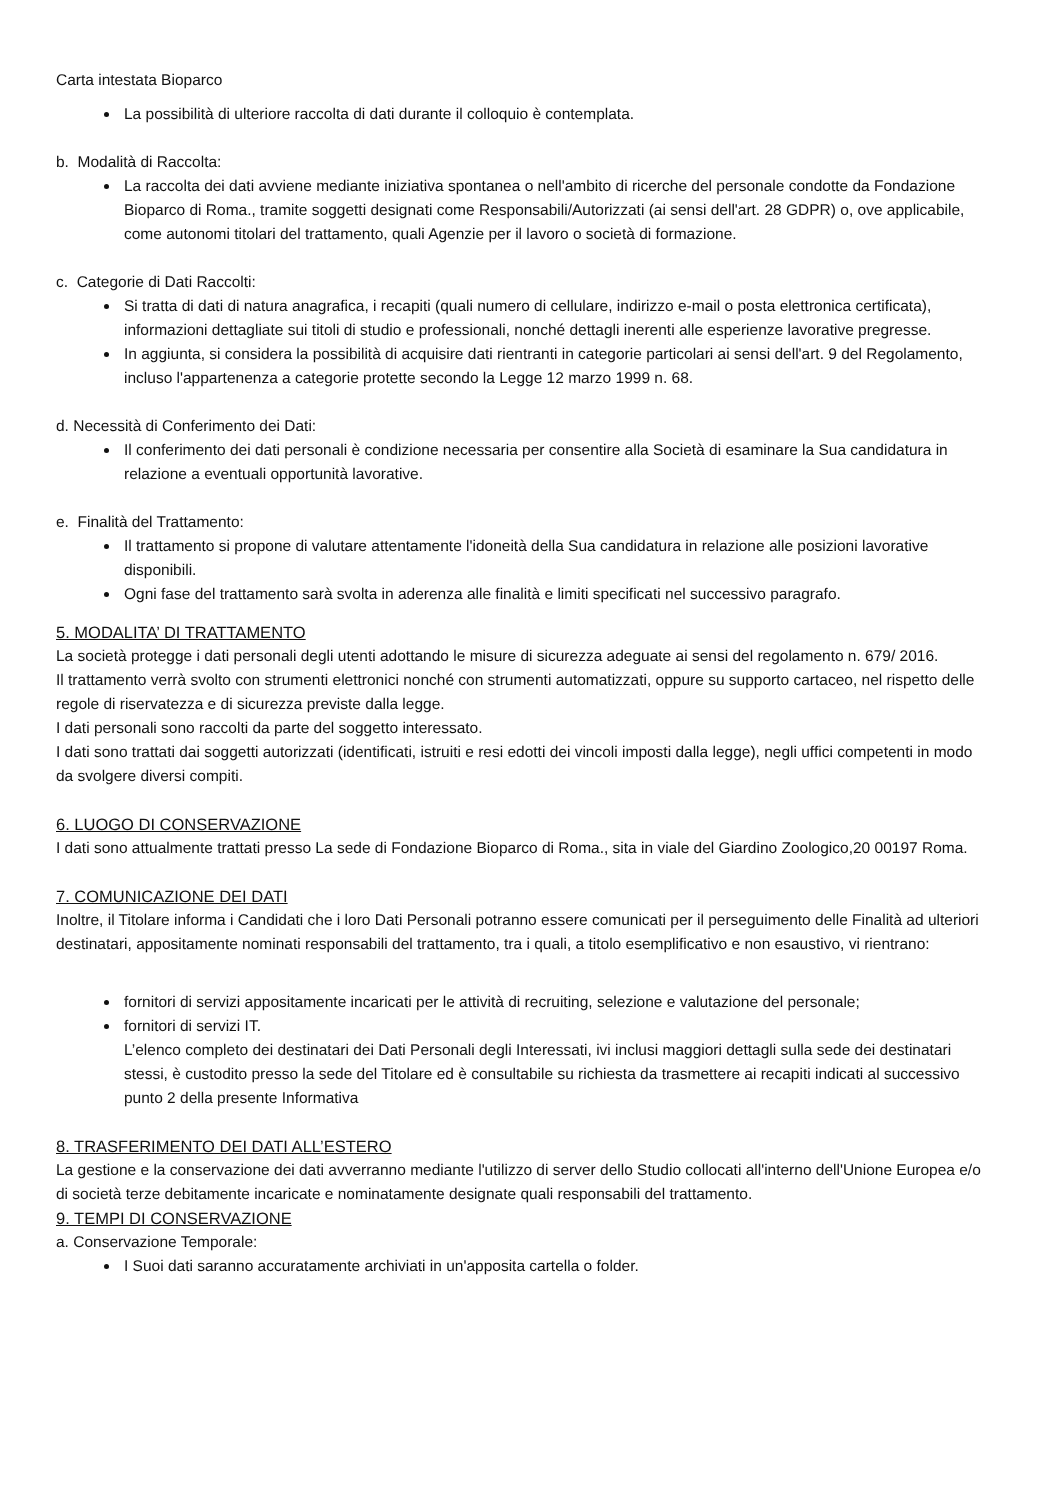Carta intestata Bioparco
La possibilità di ulteriore raccolta di dati durante il colloquio è contemplata.
b. Modalità di Raccolta:
La raccolta dei dati avviene mediante iniziativa spontanea o nell'ambito di ricerche del personale condotte da Fondazione Bioparco di Roma., tramite soggetti designati come Responsabili/Autorizzati (ai sensi dell'art. 28 GDPR) o, ove applicabile, come autonomi titolari del trattamento, quali Agenzie per il lavoro o società di formazione.
c. Categorie di Dati Raccolti:
Si tratta di dati di natura anagrafica, i recapiti (quali numero di cellulare, indirizzo e-mail o posta elettronica certificata), informazioni dettagliate sui titoli di studio e professionali, nonché dettagli inerenti alle esperienze lavorative pregresse.
In aggiunta, si considera la possibilità di acquisire dati rientranti in categorie particolari ai sensi dell'art. 9 del Regolamento, incluso l'appartenenza a categorie protette secondo la Legge 12 marzo 1999 n. 68.
d. Necessità di Conferimento dei Dati:
Il conferimento dei dati personali è condizione necessaria per consentire alla Società di esaminare la Sua candidatura in relazione a eventuali opportunità lavorative.
e. Finalità del Trattamento:
Il trattamento si propone di valutare attentamente l'idoneità della Sua candidatura in relazione alle posizioni lavorative disponibili.
Ogni fase del trattamento sarà svolta in aderenza alle finalità e limiti specificati nel successivo paragrafo.
5. MODALITA’ DI TRATTAMENTO
La società protegge i dati personali degli utenti adottando le misure di sicurezza adeguate ai sensi del regolamento n. 679/ 2016.
Il trattamento verrà svolto con strumenti elettronici nonché con strumenti automatizzati, oppure su supporto cartaceo, nel rispetto delle regole di riservatezza e di sicurezza previste dalla legge.
I dati personali sono raccolti da parte del soggetto interessato.
I dati sono trattati dai soggetti autorizzati (identificati, istruiti e resi edotti dei vincoli imposti dalla legge), negli uffici competenti in modo da svolgere diversi compiti.
6. LUOGO DI CONSERVAZIONE
I dati sono attualmente trattati presso La sede di Fondazione Bioparco di Roma., sita in viale del Giardino Zoologico,20 00197 Roma.
7. COMUNICAZIONE DEI DATI
Inoltre, il Titolare informa i Candidati che i loro Dati Personali potranno essere comunicati per il perseguimento delle Finalità ad ulteriori destinatari, appositamente nominati responsabili del trattamento, tra i quali, a titolo esemplificativo e non esaustivo, vi rientrano:
fornitori di servizi appositamente incaricati per le attività di recruiting, selezione e valutazione del personale;
fornitori di servizi IT.
L’elenco completo dei destinatari dei Dati Personali degli Interessati, ivi inclusi maggiori dettagli sulla sede dei destinatari stessi, è custodito presso la sede del Titolare ed è consultabile su richiesta da trasmettere ai recapiti indicati al successivo punto 2 della presente Informativa
8. TRASFERIMENTO DEI DATI ALL’ESTERO
La gestione e la conservazione dei dati avverranno mediante l'utilizzo di server dello Studio collocati all'interno dell'Unione Europea e/o di società terze debitamente incaricate e nominatamente designate quali responsabili del trattamento.
9. TEMPI DI CONSERVAZIONE
a. Conservazione Temporale:
I Suoi dati saranno accuratamente archiviati in un'apposita cartella o folder.